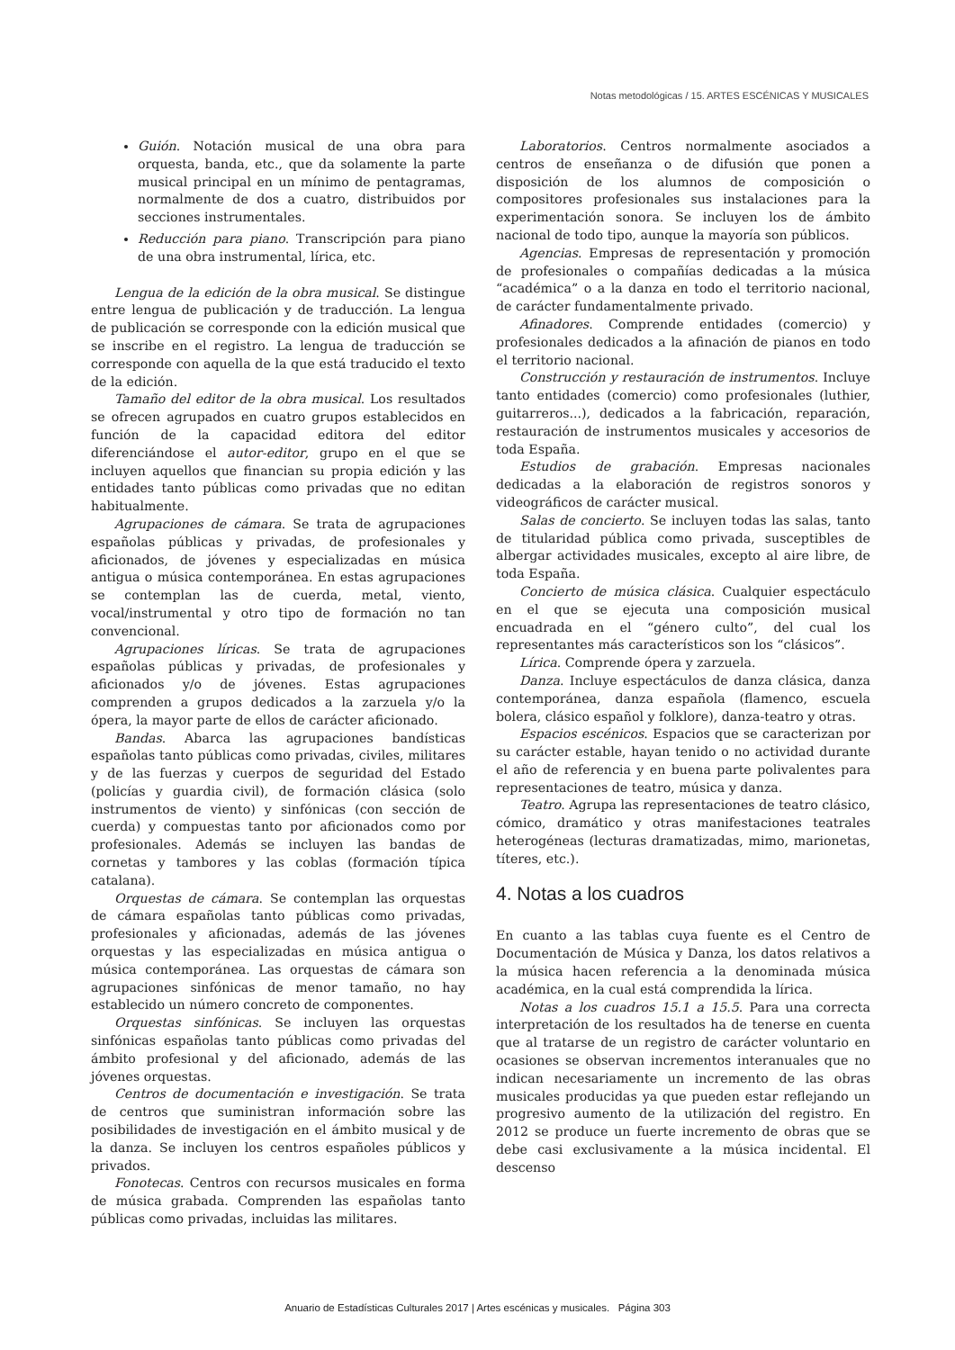Notas metodológicas / 15. ARTES ESCÉNICAS Y MUSICALES
Guión. Notación musical de una obra para orquesta, banda, etc., que da solamente la parte musical principal en un mínimo de pentagramas, normalmente de dos a cuatro, distribuidos por secciones instrumentales.
Reducción para piano. Transcripción para piano de una obra instrumental, lírica, etc.
Lengua de la edición de la obra musical. Se distingue entre lengua de publicación y de traducción. La lengua de publicación se corresponde con la edición musical que se inscribe en el registro. La lengua de traducción se corresponde con aquella de la que está traducido el texto de la edición.
Tamaño del editor de la obra musical. Los resultados se ofrecen agrupados en cuatro grupos establecidos en función de la capacidad editora del editor diferenciándose el autor-editor, grupo en el que se incluyen aquellos que financian su propia edición y las entidades tanto públicas como privadas que no editan habitualmente.
Agrupaciones de cámara. Se trata de agrupaciones españolas públicas y privadas, de profesionales y aficionados, de jóvenes y especializadas en música antigua o música contemporánea. En estas agrupaciones se contemplan las de cuerda, metal, viento, vocal/instrumental y otro tipo de formación no tan convencional.
Agrupaciones líricas. Se trata de agrupaciones españolas públicas y privadas, de profesionales y aficionados y/o de jóvenes. Estas agrupaciones comprenden a grupos dedicados a la zarzuela y/o la ópera, la mayor parte de ellos de carácter aficionado.
Bandas. Abarca las agrupaciones bandísticas españolas tanto públicas como privadas, civiles, militares y de las fuerzas y cuerpos de seguridad del Estado (policías y guardia civil), de formación clásica (solo instrumentos de viento) y sinfónicas (con sección de cuerda) y compuestas tanto por aficionados como por profesionales. Además se incluyen las bandas de cornetas y tambores y las coblas (formación típica catalana).
Orquestas de cámara. Se contemplan las orquestas de cámara españolas tanto públicas como privadas, profesionales y aficionadas, además de las jóvenes orquestas y las especializadas en música antigua o música contemporánea. Las orquestas de cámara son agrupaciones sinfónicas de menor tamaño, no hay establecido un número concreto de componentes.
Orquestas sinfónicas. Se incluyen las orquestas sinfónicas españolas tanto públicas como privadas del ámbito profesional y del aficionado, además de las jóvenes orquestas.
Centros de documentación e investigación. Se trata de centros que suministran información sobre las posibilidades de investigación en el ámbito musical y de la danza. Se incluyen los centros españoles públicos y privados.
Fonotecas. Centros con recursos musicales en forma de música grabada. Comprenden las españolas tanto públicas como privadas, incluidas las militares.
Laboratorios. Centros normalmente asociados a centros de enseñanza o de difusión que ponen a disposición de los alumnos de composición o compositores profesionales sus instalaciones para la experimentación sonora. Se incluyen los de ámbito nacional de todo tipo, aunque la mayoría son públicos.
Agencias. Empresas de representación y promoción de profesionales o compañías dedicadas a la música “académica” o a la danza en todo el territorio nacional, de carácter fundamentalmente privado.
Afinadores. Comprende entidades (comercio) y profesionales dedicados a la afinación de pianos en todo el territorio nacional.
Construcción y restauración de instrumentos. Incluye tanto entidades (comercio) como profesionales (luthier, guitarreros...), dedicados a la fabricación, reparación, restauración de instrumentos musicales y accesorios de toda España.
Estudios de grabación. Empresas nacionales dedicadas a la elaboración de registros sonoros y videográficos de carácter musical.
Salas de concierto. Se incluyen todas las salas, tanto de titularidad pública como privada, susceptibles de albergar actividades musicales, excepto al aire libre, de toda España.
Concierto de música clásica. Cualquier espectáculo en el que se ejecuta una composición musical encuadrada en el “género culto”, del cual los representantes más característicos son los “clásicos”.
Lírica. Comprende ópera y zarzuela.
Danza. Incluye espectáculos de danza clásica, danza contemporánea, danza española (flamenco, escuela bolera, clásico español y folklore), danza-teatro y otras.
Espacios escénicos. Espacios que se caracterizan por su carácter estable, hayan tenido o no actividad durante el año de referencia y en buena parte polivalentes para representaciones de teatro, música y danza.
Teatro. Agrupa las representaciones de teatro clásico, cómico, dramático y otras manifestaciones teatrales heterogéneas (lecturas dramatizadas, mimo, marionetas, títeres, etc.).
4. Notas a los cuadros
En cuanto a las tablas cuya fuente es el Centro de Documentación de Música y Danza, los datos relativos a la música hacen referencia a la denominada música académica, en la cual está comprendida la lírica.
Notas a los cuadros 15.1 a 15.5. Para una correcta interpretación de los resultados ha de tenerse en cuenta que al tratarse de un registro de carácter voluntario en ocasiones se observan incrementos interanuales que no indican necesariamente un incremento de las obras musicales producidas ya que pueden estar reflejando un progresivo aumento de la utilización del registro. En 2012 se produce un fuerte incremento de obras que se debe casi exclusivamente a la música incidental. El descenso
Anuario de Estadísticas Culturales 2017 | Artes escénicas y musicales. Página 303